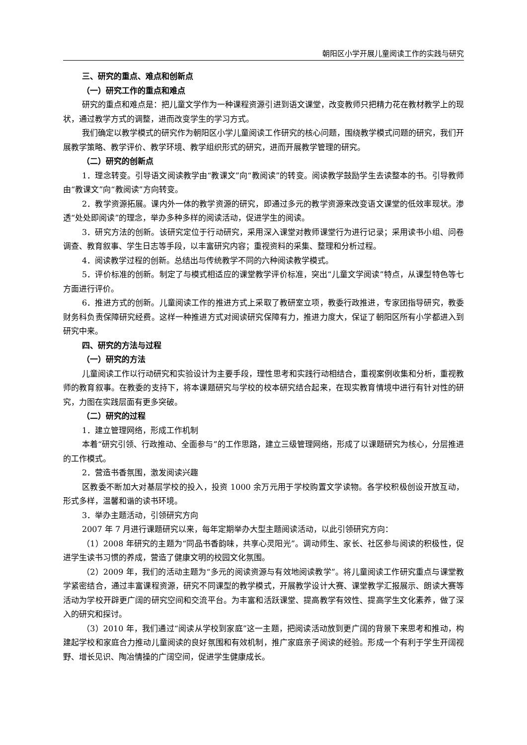朝阳区小学开展儿童阅读工作的实践与研究
三、研究的重点、难点和创新点
（一）研究工作的重点和难点
研究的重点和难点是：把儿童文学作为一种课程资源引进到语文课堂，改变教师只把精力花在教材教学上的现状，通过教学方式的调整，进而改变学生的学习方式。
我们确定以教学模式的研究作为朝阳区小学儿童阅读工作研究的核心问题，围绕教学模式问题的研究，我们开展教学策略、教学评价、教学环境、教学组织形式的研究，进而开展教学管理的研究。
（二）研究的创新点
1．理念转变。引导语文阅读教学由“教课文”向“教阅读”的转变。阅读教学鼓励学生去读整本的书。引导教师由“教课文”向“教阅读”方向转变。
2．教学资源拓展。课内外一体的教学资源的研究，即通过多元的教学资源来改变语文课堂的低效率现状。渗透“处处即阅读”的理念，举办多种多样的阅读活动，促进学生的阅读。
3．研究方法的创新。该研究定位于行动研究，采用深入课堂对教师课堂行为进行记录；采用读书小组、问卷调查、教育叙事、学生日志等手段，以丰富研究内容；重视资料的采集、整理和分析过程。
4．阅读教学过程的创新。总结出与传统教学不同的六种阅读教学模式。
5．评价标准的创新。制定了与模式相适应的课堂教学评价标准，突出“儿童文学阅读”特点，从课型特色等七方面进行评价。
6．推进方式的创新。儿童阅读工作的推进方式上采取了教研室立项，教委行政推进，专家团指导研究，教委财务科负责保障研究经费。这样一种推进方式对阅读研究保障有力，推进力度大，保证了朝阳区所有小学都进入到研究中来。
四、研究的方法与过程
（一）研究的方法
儿童阅读工作以行动研究和实验设计为主要手段，理性思考和实践行动相结合，重视案例收集和分析，重视教师的教育叙事。在教委的支持下，将本课题研究与学校的校本研究结合起来，在现实教育情境中进行有针对性的研究，力图在实践层面有更多突破。
（二）研究的过程
1．建立管理网络，形成工作机制
本着“研究引领、行政推动、全面参与”的工作思路，建立三级管理网络，形成了以课题研究为核心，分层推进的工作模式。
2．营造书香氛围，激发阅读兴趣
区教委不断加大对基层学校的投入，投资 1000 余万元用于学校购置文学读物。各学校积极创设开放互动，形式多样，温馨和谐的读书环境。
3．举办主题活动，引领研究方向
2007 年 7 月进行课题研究以来，每年定期举办大型主题阅读活动，以此引领研究方向：
（1）2008 年研究的主题为“同品书香韵味，共享心灵阳光”。调动师生、家长、社区参与阅读的积极性，促进学生读书习惯的养成，营造了健康文明的校园文化氛围。
（2）2009 年，我们的活动主题为“多元的阅读资源与有效地阅读教学”。将儿童阅读工作研究重点与课堂教学紧密结合，通过丰富课程资源，研究不同课型的教学模式，开展教学设计大赛、课堂教学汇报展示、朗读大赛等活动为学校开辟更广阔的研究空间和交流平台。为丰富和活跃课堂、提高教学有效性、提高学生文化素养，做了深入的研究和探讨。
（3）2010 年，我们通过“阅读从学校到家庭”这一主题，把阅读活动放到更广阔的背景下来思考和推动，构建起学校和家庭合力推动儿童阅读的良好氛围和有效机制，推广家庭亲子阅读的经验。形成一个有利于学生开阔视野、增长见识、陶冶情操的广阔空间，促进学生健康成长。